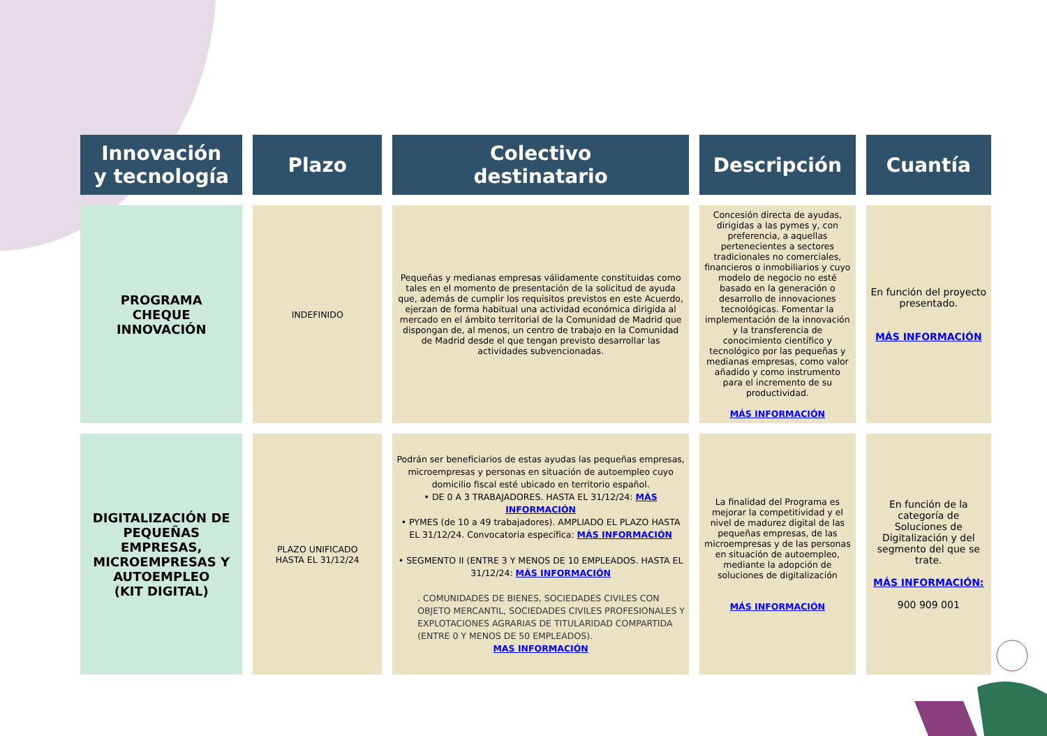| Innovación y tecnología | Plazo | Colectivo destinatario | Descripción | Cuantía |
| --- | --- | --- | --- | --- |
| PROGRAMA CHEQUE INNOVACIÓN | INDEFINIDO | Pequeñas y medianas empresas válidamente constituidas como tales en el momento de presentación de la solicitud de ayuda que, además de cumplir los requisitos previstos en este Acuerdo, ejerzan de forma habitual una actividad económica dirigida al mercado en el ámbito territorial de la Comunidad de Madrid que dispongan de, al menos, un centro de trabajo en la Comunidad de Madrid desde el que tengan previsto desarrollar las actividades subvencionadas. | Concesión directa de ayudas, dirigidas a las pymes y, con preferencia, a aquellas pertenecientes a sectores tradicionales no comerciales, financieros o inmobiliarios y cuyo modelo de negocio no esté basado en la generación o desarrollo de innovaciones tecnológicas. Fomentar la implementación de la innovación y la transferencia de conocimiento científico y tecnológico por las pequeñas y medianas empresas, como valor añadido y como instrumento para el incremento de su productividad. MÁS INFORMACIÓN | En función del proyecto presentado. MÁS INFORMACIÓN |
| DIGITALIZACIÓN DE PEQUEÑAS EMPRESAS, MICROEMPRESAS Y AUTOEMPLEO (KIT DIGITAL) | PLAZO UNIFICADO HASTA EL 31/12/24 | Podrán ser beneficiarios de estas ayudas las pequeñas empresas, microempresas y personas en situación de autoempleo cuyo domicilio fiscal esté ubicado en territorio español. • DE 0 A 3 TRABAJADORES. HASTA EL 31/12/24: MÁS INFORMACIÓN • PYMES (de 10 a 49 trabajadores). AMPLIADO EL PLAZO HASTA EL 31/12/24. Convocatoria específica: MÁS INFORMACIÓN • SEGMENTO II (ENTRE 3 Y MENOS DE 10 EMPLEADOS. HASTA EL 31/12/24: MÁS INFORMACIÓN . COMUNIDADES DE BIENES, SOCIEDADES CIVILES CON OBJETO MERCANTIL, SOCIEDADES CIVILES PROFESIONALES Y EXPLOTACIONES AGRARIAS DE TITULARIDAD COMPARTIDA (ENTRE 0 Y MENOS DE 50 EMPLEADOS). MAS INFORMACIÓN | La finalidad del Programa es mejorar la competitividad y el nivel de madurez digital de las pequeñas empresas, de las microempresas y de las personas en situación de autoempleo, mediante la adopción de soluciones de digitalización MÁS INFORMACIÓN | En función de la categoría de Soluciones de Digitalización y del segmento del que se trate. MÁS INFORMACIÓN: 900 909 001 |